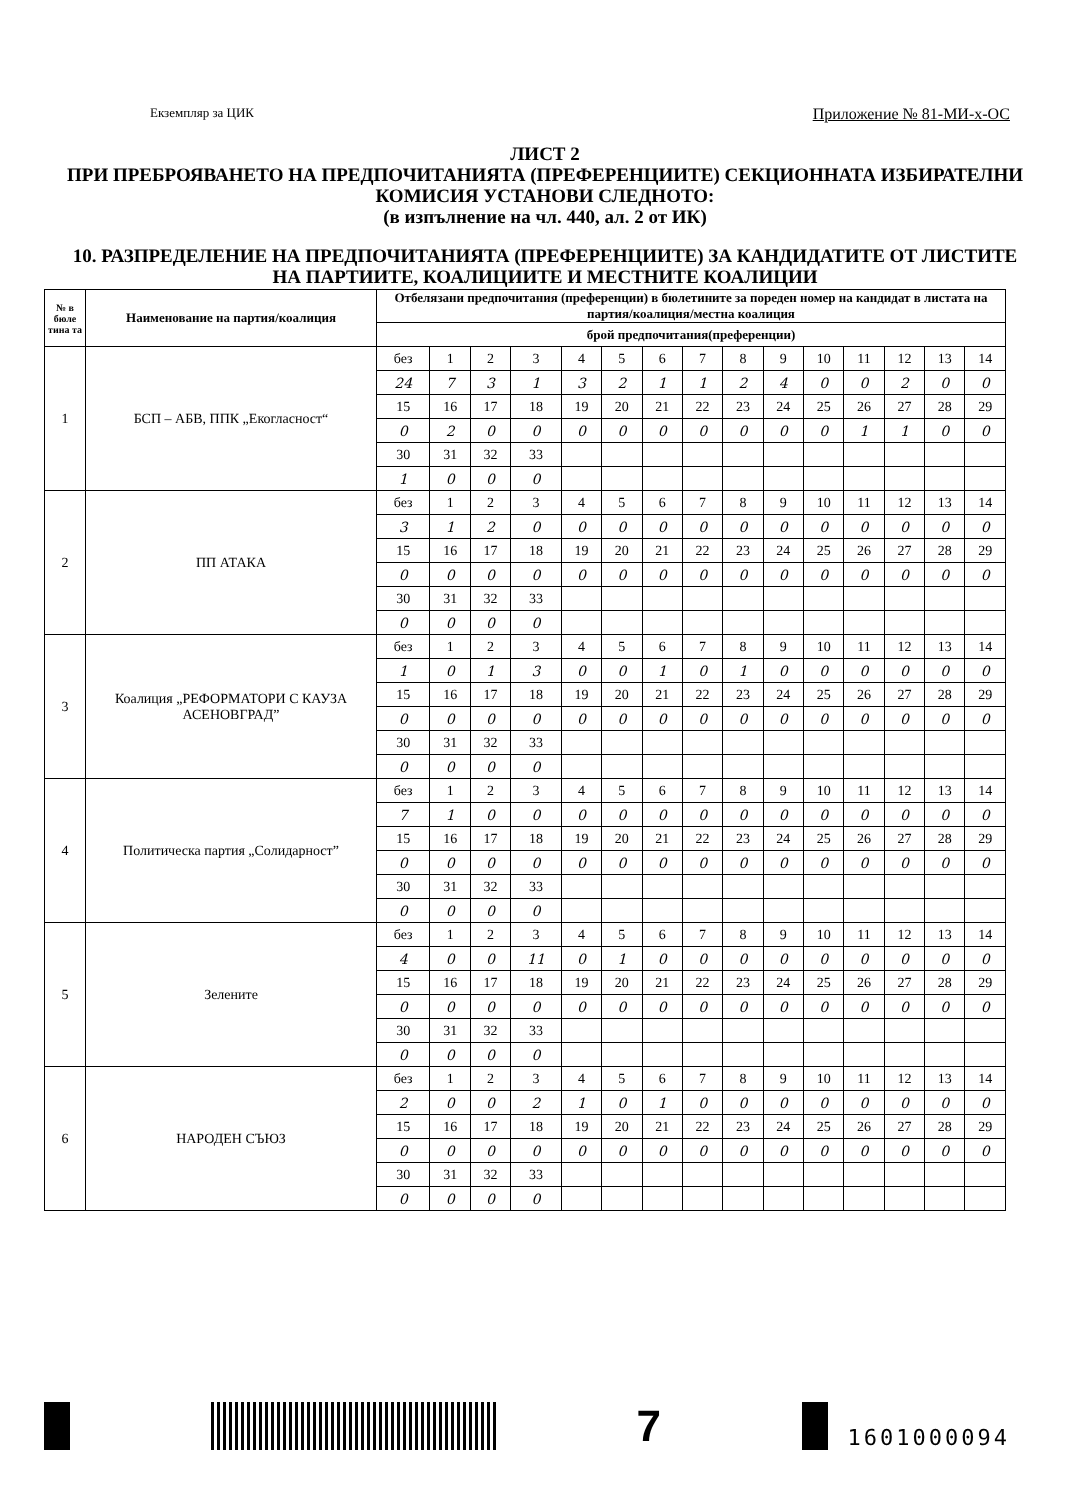Екземпляр за ЦИК Приложение № 81-МИ-х-ОС
ЛИСТ 2
ПРИ ПРЕБРОЯВАНЕТО НА ПРЕДПОЧИТАНИЯТА (ПРЕФЕРЕНЦИИТЕ) СЕКЦИОННАТА ИЗБИРАТЕЛНИ КОМИСИЯ УСТАНОВИ СЛЕДНОТО:
(в изпълнение на чл. 440, ал. 2 от ИК)
10. РАЗПРЕДЕЛЕНИЕ НА ПРЕДПОЧИТАНИЯТА (ПРЕФЕРЕНЦИИТЕ) ЗА КАНДИДАТИТЕ ОТ ЛИСТИТЕ НА ПАРТИИТЕ, КОАЛИЦИИТЕ И МЕСТНИТЕ КОАЛИЦИИ
| № в бюле тина та | Наименование на партия/коалиция | Отбелязани предпочитания (преференции) в бюлетините за пореден номер на кандидат в листата на партия/коалиция/местна коалиция | | | | | | | | | | | | | | |
| --- | --- | --- | --- | --- | --- | --- | --- | --- | --- | --- | --- | --- | --- | --- | --- | --- |
| | | брой предпочитания(преференции) | | | | | | | | | | | | | | |
| 1 | БСП – АБВ, ППК „Екогласност“ | без | 1 | 2 | 3 | 4 | 5 | 6 | 7 | 8 | 9 | 10 | 11 | 12 | 13 | 14 |
| | | 24 | 7 | 3 | 1 | 3 | 2 | 1 | 1 | 2 | 4 | 0 | 0 | 2 | 0 | 0 |
| | | 15 | 16 | 17 | 18 | 19 | 20 | 21 | 22 | 23 | 24 | 25 | 26 | 27 | 28 | 29 |
| | | 0 | 2 | 0 | 0 | 0 | 0 | 0 | 0 | 0 | 0 | 0 | 1 | 1 | 0 | 0 |
| | | 30 | 31 | 32 | 33 | | | | | | | | | | | |
| | | 1 | 0 | 0 | 0 | | | | | | | | | | | |
| 2 | ПП АТАКА | без | 1 | 2 | 3 | 4 | 5 | 6 | 7 | 8 | 9 | 10 | 11 | 12 | 13 | 14 |
| | | 3 | 1 | 2 | 0 | 0 | 0 | 0 | 0 | 0 | 0 | 0 | 0 | 0 | 0 | 0 |
| | | 15 | 16 | 17 | 18 | 19 | 20 | 21 | 22 | 23 | 24 | 25 | 26 | 27 | 28 | 29 |
| | | 0 | 0 | 0 | 0 | 0 | 0 | 0 | 0 | 0 | 0 | 0 | 0 | 0 | 0 | 0 |
| | | 30 | 31 | 32 | 33 | | | | | | | | | | | |
| | | 0 | 0 | 0 | 0 | | | | | | | | | | | |
| 3 | Коалиция „РЕФОРМАТОРИ С КАУЗА АСЕНОВГРАД” | без | 1 | 2 | 3 | 4 | 5 | 6 | 7 | 8 | 9 | 10 | 11 | 12 | 13 | 14 |
| | | 1 | 0 | 1 | 3 | 0 | 0 | 1 | 0 | 1 | 0 | 0 | 0 | 0 | 0 | 0 |
| | | 15 | 16 | 17 | 18 | 19 | 20 | 21 | 22 | 23 | 24 | 25 | 26 | 27 | 28 | 29 |
| | | 0 | 0 | 0 | 0 | 0 | 0 | 0 | 0 | 0 | 0 | 0 | 0 | 0 | 0 | 0 |
| | | 30 | 31 | 32 | 33 | | | | | | | | | | | |
| | | 0 | 0 | 0 | 0 | | | | | | | | | | | |
| 4 | Политическа партия „Солидарност” | без | 1 | 2 | 3 | 4 | 5 | 6 | 7 | 8 | 9 | 10 | 11 | 12 | 13 | 14 |
| | | 7 | 1 | 0 | 0 | 0 | 0 | 0 | 0 | 0 | 0 | 0 | 0 | 0 | 0 | 0 |
| | | 15 | 16 | 17 | 18 | 19 | 20 | 21 | 22 | 23 | 24 | 25 | 26 | 27 | 28 | 29 |
| | | 0 | 0 | 0 | 0 | 0 | 0 | 0 | 0 | 0 | 0 | 0 | 0 | 0 | 0 | 0 |
| | | 30 | 31 | 32 | 33 | | | | | | | | | | | |
| | | 0 | 0 | 0 | 0 | | | | | | | | | | | |
| 5 | Зелените | без | 1 | 2 | 3 | 4 | 5 | 6 | 7 | 8 | 9 | 10 | 11 | 12 | 13 | 14 |
| | | 4 | 0 | 0 | 11 | 0 | 1 | 0 | 0 | 0 | 0 | 0 | 0 | 0 | 0 | 0 |
| | | 15 | 16 | 17 | 18 | 19 | 20 | 21 | 22 | 23 | 24 | 25 | 26 | 27 | 28 | 29 |
| | | 0 | 0 | 0 | 0 | 0 | 0 | 0 | 0 | 0 | 0 | 0 | 0 | 0 | 0 | 0 |
| | | 30 | 31 | 32 | 33 | | | | | | | | | | | |
| | | 0 | 0 | 0 | 0 | | | | | | | | | | | |
| 6 | НАРОДЕН СЪЮЗ | без | 1 | 2 | 3 | 4 | 5 | 6 | 7 | 8 | 9 | 10 | 11 | 12 | 13 | 14 |
| | | 2 | 0 | 0 | 2 | 1 | 0 | 1 | 0 | 0 | 0 | 0 | 0 | 0 | 0 | 0 |
| | | 15 | 16 | 17 | 18 | 19 | 20 | 21 | 22 | 23 | 24 | 25 | 26 | 27 | 28 | 29 |
| | | 0 | 0 | 0 | 0 | 0 | 0 | 0 | 0 | 0 | 0 | 0 | 0 | 0 | 0 | 0 |
| | | 30 | 31 | 32 | 33 | | | | | | | | | | | |
| | | 0 | 0 | 0 | 0 | | | | | | | | | | | |
7
1601000094